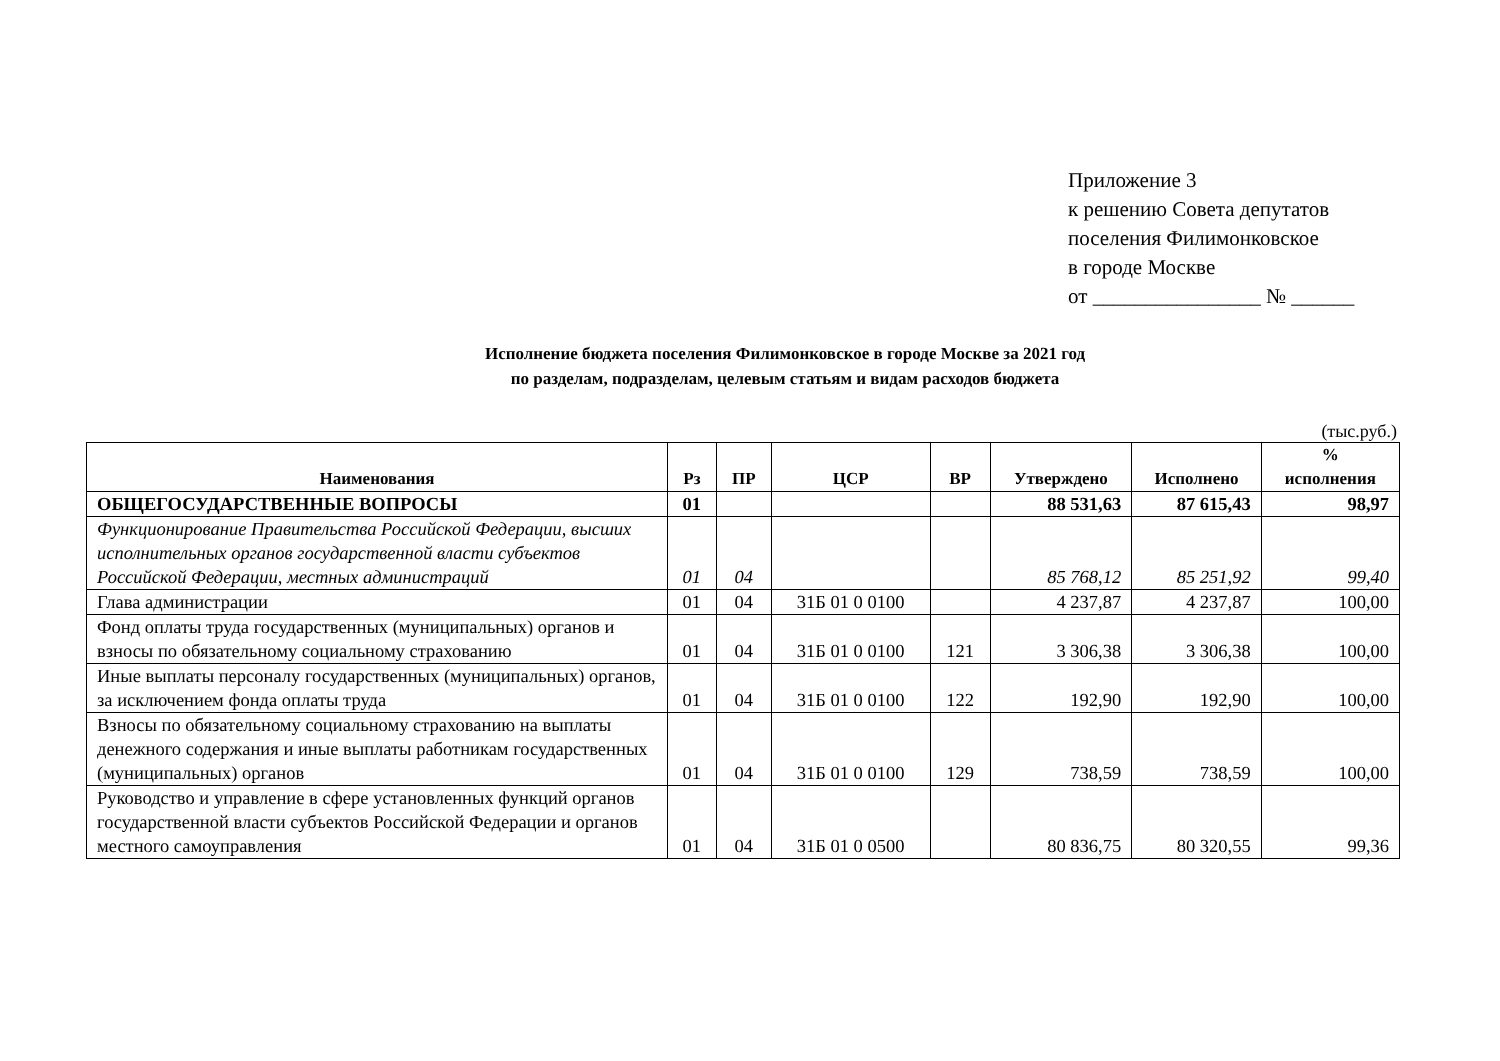Приложение 3
к решению Совета депутатов
поселения Филимонковское
в городе Москве
от ________________ № ______
Исполнение бюджета поселения Филимонковское в городе Москве за 2021 год
по разделам, подразделам, целевым статьям и видам расходов бюджета
(тыс.руб.)
| Наименования | Рз | ПР | ЦСР | ВР | Утверждено | Исполнено | % исполнения |
| --- | --- | --- | --- | --- | --- | --- | --- |
| ОБЩЕГОСУДАРСТВЕННЫЕ ВОПРОСЫ | 01 | | | | 88 531,63 | 87 615,43 | 98,97 |
| Функционирование Правительства Российской Федерации, высших исполнительных органов государственной власти субъектов Российской Федерации, местных администраций | 01 | 04 | | | 85 768,12 | 85 251,92 | 99,40 |
| Глава администрации | 01 | 04 | 31Б 01 0 0100 | | 4 237,87 | 4 237,87 | 100,00 |
| Фонд оплаты труда государственных (муниципальных) органов и взносы по обязательному социальному страхованию | 01 | 04 | 31Б 01 0 0100 | 121 | 3 306,38 | 3 306,38 | 100,00 |
| Иные выплаты персоналу государственных (муниципальных) органов, за исключением фонда оплаты труда | 01 | 04 | 31Б 01 0 0100 | 122 | 192,90 | 192,90 | 100,00 |
| Взносы по обязательному социальному страхованию на выплаты денежного содержания и иные выплаты работникам государственных (муниципальных) органов | 01 | 04 | 31Б 01 0 0100 | 129 | 738,59 | 738,59 | 100,00 |
| Руководство и управление в сфере установленных функций органов государственной власти субъектов Российской Федерации и органов местного самоуправления | 01 | 04 | 31Б 01 0 0500 | | 80 836,75 | 80 320,55 | 99,36 |